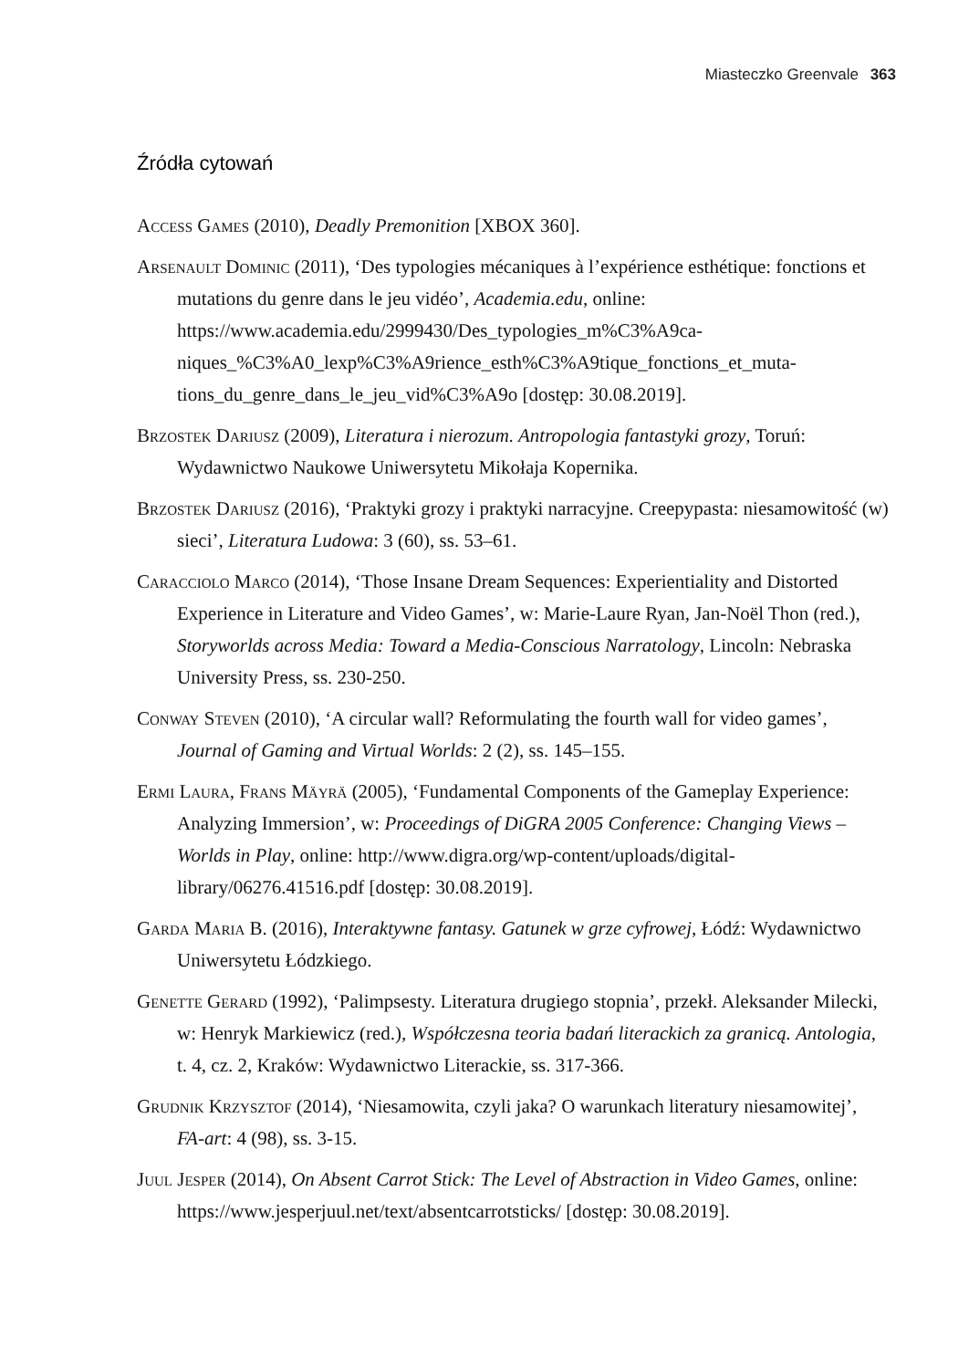Miasteczko Greenvale 363
Źródła cytowań
Access Games (2010), Deadly Premonition [XBOX 360].
Arsenault Dominic (2011), ‘Des typologies mécaniques à l’expérience esthétique: fonctions et mutations du genre dans le jeu vidéo’, Academia.edu, online: https://www.academia.edu/2999430/Des_typologies_m%C3%A9ca-niques_%C3%A0_lexp%C3%A9rience_esth%C3%A9tique_fonctions_et_muta-tions_du_genre_dans_le_jeu_vid%C3%A9o [dostęp: 30.08.2019].
Brzostek Dariusz (2009), Literatura i nierozum. Antropologia fantastyki grozy, Toruń: Wydawnictwo Naukowe Uniwersytetu Mikołaja Kopernika.
Brzostek Dariusz (2016), ‘Praktyki grozy i praktyki narracyjne. Creepypasta: niesamowitość (w) sieci’, Literatura Ludowa: 3 (60), ss. 53–61.
Caracciolo Marco (2014), ‘Those Insane Dream Sequences: Experientiality and Distorted Experience in Literature and Video Games’, w: Marie-Laure Ryan, Jan-Noël Thon (red.), Storyworlds across Media: Toward a Media-Conscious Narratology, Lincoln: Nebraska University Press, ss. 230-250.
Conway Steven (2010), ‘A circular wall? Reformulating the fourth wall for video games’, Journal of Gaming and Virtual Worlds: 2 (2), ss. 145–155.
Ermi Laura, Frans Mäyrä (2005), ‘Fundamental Components of the Gameplay Experience: Analyzing Immersion’, w: Proceedings of DiGRA 2005 Conference: Changing Views – Worlds in Play, online: http://www.digra.org/wp-content/uploads/digital-library/06276.41516.pdf [dostęp: 30.08.2019].
Garda Maria B. (2016), Interaktywne fantasy. Gatunek w grze cyfrowej, Łódź: Wydawnictwo Uniwersytetu Łódzkiego.
Genette Gerard (1992), ‘Palimpsesty. Literatura drugiego stopnia’, przekł. Aleksander Milecki, w: Henryk Markiewicz (red.), Współczesna teoria badań literackich za granicą. Antologia, t. 4, cz. 2, Kraków: Wydawnictwo Literackie, ss. 317-366.
Grudnik Krzysztof (2014), ‘Niesamowita, czyli jaka? O warunkach literatury niesamowitej’, FA-art: 4 (98), ss. 3-15.
Juul Jesper (2014), On Absent Carrot Stick: The Level of Abstraction in Video Games, online: https://www.jesperjuul.net/text/absentcarrotsticks/ [dostęp: 30.08.2019].